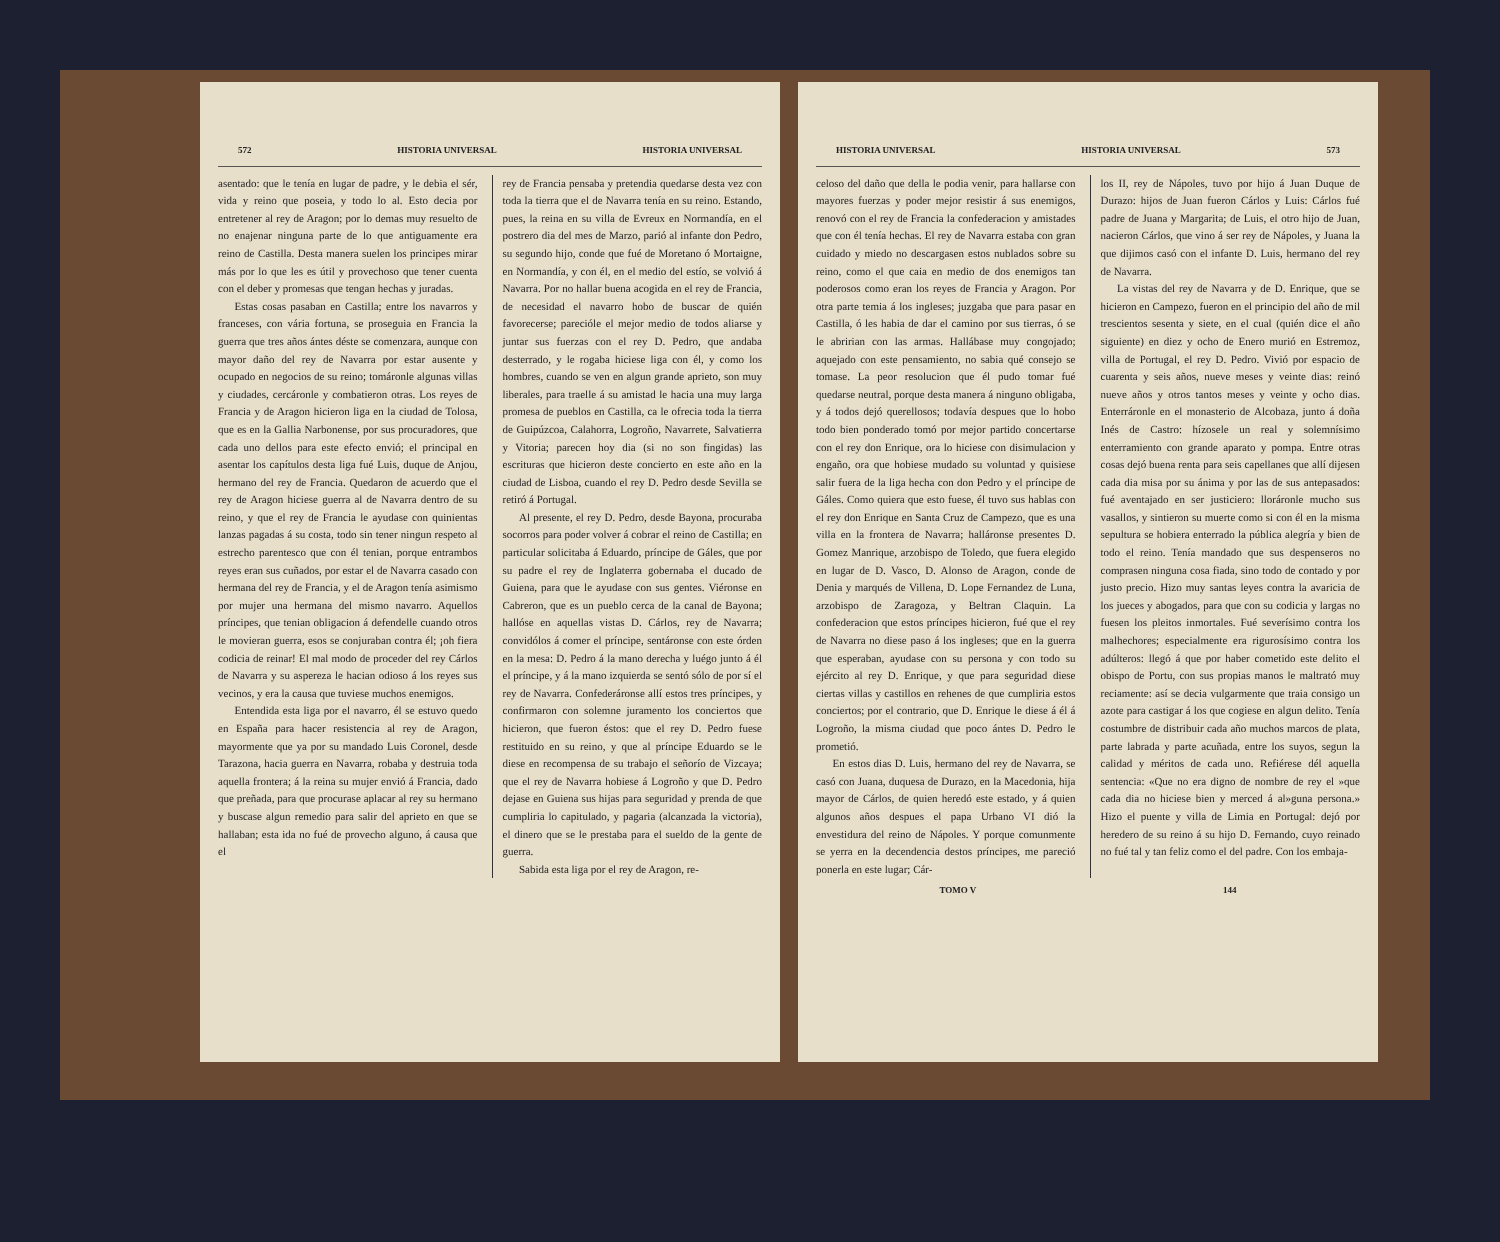572 HISTORIA UNIVERSAL HISTORIA UNIVERSAL
asentado: que le tenía en lugar de padre, y le debia el sér, vida y reino que poseia, y todo lo al. Esto decia por entretener al rey de Aragon; por lo demas muy resuelto de no enajenar ninguna parte de lo que antiguamente era reino de Castilla. Desta manera suelen los principes mirar más por lo que les es útil y provechoso que tener cuenta con el deber y promesas que tengan hechas y juradas.
Estas cosas pasaban en Castilla; entre los navarros y franceses, con vária fortuna, se proseguia en Francia la guerra que tres años ántes déste se comenzara, aunque con mayor daño del rey de Navarra por estar ausente y ocupado en negocios de su reino; tomáronle algunas villas y ciudades, cercáronle y combatieron otras. Los reyes de Francia y de Aragon hicieron liga en la ciudad de Tolosa, que es en la Gallia Narbonense, por sus procuradores, que cada uno dellos para este efecto envió; el principal en asentar los capítulos desta liga fué Luis, duque de Anjou, hermano del rey de Francia. Quedaron de acuerdo que el rey de Aragon hiciese guerra al de Navarra dentro de su reino, y que el rey de Francia le ayudase con quinientas lanzas pagadas á su costa, todo sin tener ningun respeto al estrecho parentesco que con él tenian, porque entrambos reyes eran sus cuñados, por estar el de Navarra casado con hermana del rey de Francia, y el de Aragon tenía asimismo por mujer una hermana del mismo navarro. Aquellos príncipes, que tenian obligacion á defendelle cuando otros le movieran guerra, esos se conjuraban contra él; ¡oh fiera codicia de reinar! El mal modo de proceder del rey Cárlos de Navarra y su aspereza le hacian odioso á los reyes sus vecinos, y era la causa que tuviese muchos enemigos.
Entendida esta liga por el navarro, él se estuvo quedo en España para hacer resistencia al rey de Aragon, mayormente que ya por su mandado Luis Coronel, desde Tarazona, hacia guerra en Navarra, robaba y destruia toda aquella frontera; á la reina su mujer envió á Francia, dado que preñada, para que procurase aplacar al rey su hermano y buscase algun remedio para salir del aprieto en que se hallaban; esta ida no fué de provecho alguno, á causa que el
rey de Francia pensaba y pretendia quedarse desta vez con toda la tierra que el de Navarra tenía en su reino. Estando, pues, la reina en su villa de Evreux en Normandía, en el postrero dia del mes de Marzo, parió al infante don Pedro, su segundo hijo, conde que fué de Moretano ó Mortaigne, en Normandía, y con él, en el medio del estío, se volvió á Navarra. Por no hallar buena acogida en el rey de Francia, de necesidad el navarro hobo de buscar de quién favorecerse; parecióle el mejor medio de todos aliarse y juntar sus fuerzas con el rey D. Pedro, que andaba desterrado, y le rogaba hiciese liga con él, y como los hombres, cuando se ven en algun grande aprieto, son muy liberales, para traelle á su amistad le hacia una muy larga promesa de pueblos en Castilla, ca le ofrecia toda la tierra de Guipúzcoa, Calahorra, Logroño, Navarrete, Salvatierra y Vitoria; parecen hoy dia (si no son fingidas) las escrituras que hicieron deste concierto en este año en la ciudad de Lisboa, cuando el rey D. Pedro desde Sevilla se retiró á Portugal.
Al presente, el rey D. Pedro, desde Bayona, procuraba socorros para poder volver á cobrar el reino de Castilla; en particular solicitaba á Eduardo, príncipe de Gáles, que por su padre el rey de Inglaterra gobernaba el ducado de Guiena, para que le ayudase con sus gentes. Viéronse en Cabreron, que es un pueblo cerca de la canal de Bayona; hallóse en aquellas vistas D. Cárlos, rey de Navarra; convidólos á comer el príncipe, sentáronse con este órden en la mesa: D. Pedro á la mano derecha y luégo junto á él el príncipe, y á la mano izquierda se sentó sólo de por sí el rey de Navarra. Confederáronse allí estos tres príncipes, y confirmaron con solemne juramento los conciertos que hicieron, que fueron éstos: que el rey D. Pedro fuese restituido en su reino, y que al príncipe Eduardo se le diese en recompensa de su trabajo el señorío de Vizcaya; que el rey de Navarra hobiese á Logroño y que D. Pedro dejase en Guiena sus hijas para seguridad y prenda de que cumpliria lo capitulado, y pagaria (alcanzada la victoria), el dinero que se le prestaba para el sueldo de la gente de guerra.
Sabida esta liga por el rey de Aragon, re-
HISTORIA UNIVERSAL HISTORIA UNIVERSAL 573
celoso del daño que della le podia venir, para hallarse con mayores fuerzas y poder mejor resistir á sus enemigos, renovó con el rey de Francia la confederacion y amistades que con él tenía hechas. El rey de Navarra estaba con gran cuidado y miedo no descargasen estos nublados sobre su reino, como el que caia en medio de dos enemigos tan poderosos como eran los reyes de Francia y Aragon. Por otra parte temia á los ingleses; juzgaba que para pasar en Castilla, ó les habia de dar el camino por sus tierras, ó se le abririan con las armas. Hallábase muy congojado; aquejado con este pensamiento, no sabia qué consejo se tomase. La peor resolucion que él pudo tomar fué quedarse neutral, porque desta manera á ninguno obligaba, y á todos dejó querellosos; todavía despues que lo hobo todo bien ponderado tomó por mejor partido concertarse con el rey don Enrique, ora lo hiciese con disimulacion y engaño, ora que hobiese mudado su voluntad y quisiese salir fuera de la liga hecha con don Pedro y el príncipe de Gáles. Como quiera que esto fuese, él tuvo sus hablas con el rey don Enrique en Santa Cruz de Campezo, que es una villa en la frontera de Navarra; halláronse presentes D. Gomez Manrique, arzobispo de Toledo, que fuera elegido en lugar de D. Vasco, D. Alonso de Aragon, conde de Denia y marqués de Villena, D. Lope Fernandez de Luna, arzobispo de Zaragoza, y Beltran Claquin. La confederacion que estos príncipes hicieron, fué que el rey de Navarra no diese paso á los ingleses; que en la guerra que esperaban, ayudase con su persona y con todo su ejército al rey D. Enrique, y que para seguridad diese ciertas villas y castillos en rehenes de que cumpliria estos conciertos; por el contrario, que D. Enrique le diese á él á Logroño, la misma ciudad que poco ántes D. Pedro le prometió.
En estos dias D. Luis, hermano del rey de Navarra, se casó con Juana, duquesa de Durazo, en la Macedonia, hija mayor de Cárlos, de quien heredó este estado, y á quien algunos años despues el papa Urbano VI dió la envestidura del reino de Nápoles. Y porque comunmente se yerra en la decendencia destos príncipes, me pareció ponerla en este lugar; Cár-
los II, rey de Nápoles, tuvo por hijo á Juan Duque de Durazo: hijos de Juan fueron Cárlos y Luis: Cárlos fué padre de Juana y Margarita; de Luis, el otro hijo de Juan, nacieron Cárlos, que vino á ser rey de Nápoles, y Juana la que dijimos casó con el infante D. Luis, hermano del rey de Navarra.
La vistas del rey de Navarra y de D. Enrique, que se hicieron en Campezo, fueron en el principio del año de mil trescientos sesenta y siete, en el cual (quién dice el año siguiente) en diez y ocho de Enero murió en Estremoz, villa de Portugal, el rey D. Pedro. Vivió por espacio de cuarenta y seis años, nueve meses y veinte dias: reinó nueve años y otros tantos meses y veinte y ocho dias. Enterráronle en el monasterio de Alcobaza, junto á doña Inés de Castro: hízosele un real y solemnísimo enterramiento con grande aparato y pompa. Entre otras cosas dejó buena renta para seis capellanes que allí dijesen cada dia misa por su ánima y por las de sus antepasados: fué aventajado en ser justiciero: lloráronle mucho sus vasallos, y sintieron su muerte como si con él en la misma sepultura se hobiera enterrado la pública alegría y bien de todo el reino. Tenía mandado que sus despenseros no comprasen ninguna cosa fiada, sino todo de contado y por justo precio. Hizo muy santas leyes contra la avaricia de los jueces y abogados, para que con su codicia y largas no fuesen los pleitos inmortales. Fué severísimo contra los malhechores; especialmente era rigurosísimo contra los adúlteros: llegó á que por haber cometido este delito el obispo de Portu, con sus propias manos le maltrató muy reciamente: así se decia vulgarmente que traia consigo un azote para castigar á los que cogiese en algun delito. Tenía costumbre de distribuir cada año muchos marcos de plata, parte labrada y parte acuñada, entre los suyos, segun la calidad y méritos de cada uno. Refiérese dél aquella sentencia: «Que no era digno de nombre de rey el »que cada dia no hiciese bien y merced á al»guna persona.» Hizo el puente y villa de Limia en Portugal: dejó por heredero de su reino á su hijo D. Fernando, cuyo reinado no fué tal y tan feliz como el del padre. Con los embaja-
TOMO V 144